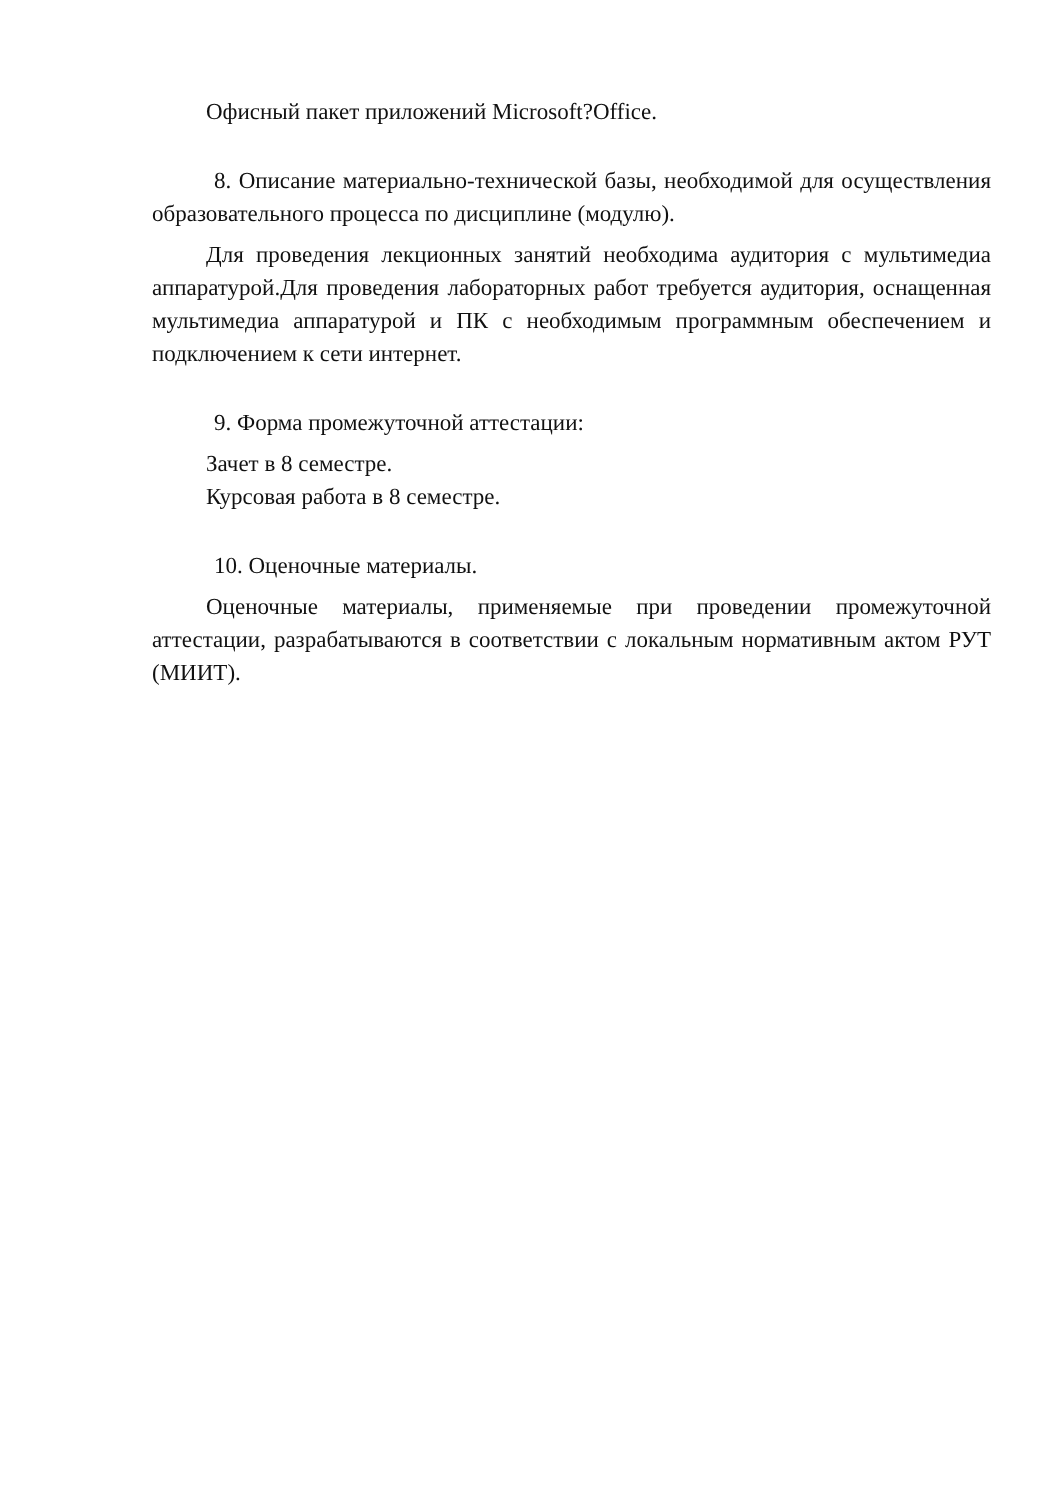Офисный пакет приложений Microsoft?Office.
8. Описание материально-технической базы, необходимой для осуществления образовательного процесса по дисциплине (модулю).
Для проведения лекционных занятий необходима аудитория с мультимедиа аппаратурой.Для проведения лабораторных работ требуется аудитория, оснащенная мультимедиа аппаратурой и ПК с необходимым программным обеспечением и подключением к сети интернет.
9. Форма промежуточной аттестации:
Зачет в 8 семестре.
Курсовая работа в 8 семестре.
10. Оценочные материалы.
Оценочные материалы, применяемые при проведении промежуточной аттестации, разрабатываются в соответствии с локальным нормативным актом РУТ (МИИТ).